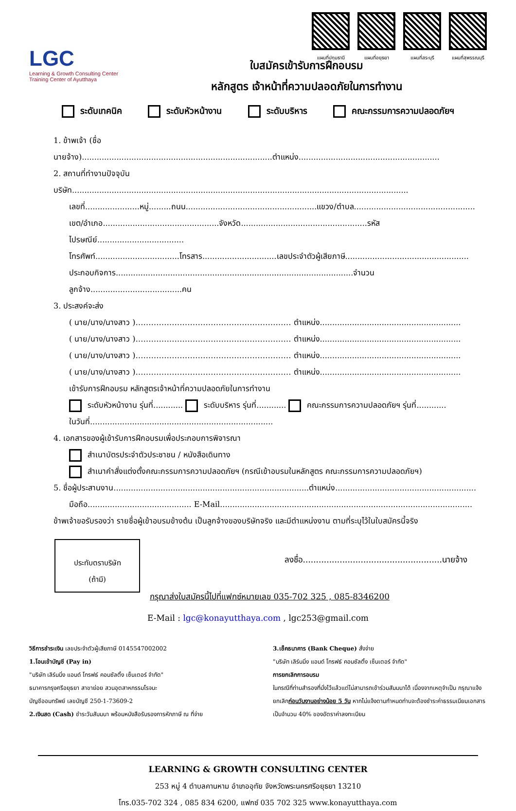LGC
Learning & Growth Consulting Center
Training Center of Ayutthaya
แผนที่ปทุมธานี แผนที่อยุธยา แผนที่สระบุรี แผนที่สุพรรณบุรี
ใบสมัครเข้ารับการฝึกอบรม
หลักสูตร เจ้าหน้าที่ความปลอดภัยในการทำงาน
ระดับเทคนิค ระดับหัวหน้างาน ระดับบริหาร คณะกรรมการความปลอดภัยฯ
1. ข้าพเจ้า (ชื่อนายจ้าง).............................................................................ตำแหน่ง.........................................................
2. สถานที่ทำงานปัจจุบัน บริษัท........................................................................................................................................
เลขที่......................หมู่.........ถนน.....................................................แขวง/ตำบล.................................................
เขต/อำเภอ...............................................จังหวัด...................................................รหัสไปรษณีย์...................................
โทรศัพท์..................................โทรสาร..............................เลขประจำตัวผู้เสียภาษี..................................................
ประกอบกิจการ................................................................................................จำนวนลูกจ้าง.....................................คน
3. ประสงค์จะส่ง
( นาย/นาง/นางสาว )…………………………………………………… ตำแหน่ง.........................................................
( นาย/นาง/นางสาว )…………………………………………………… ตำแหน่ง.........................................................
( นาย/นาง/นางสาว )…………………………………………………… ตำแหน่ง.........................................................
( นาย/นาง/นางสาว )…………………………………………………… ตำแหน่ง.........................................................
เข้ารับการฝึกอบรม หลักสูตรเจ้าหน้าที่ความปลอดภัยในการทำงาน
ระดับหัวหน้างาน รุ่นที่............ ระดับบริหาร รุ่นที่............ คณะกรรมการความปลอดภัยฯ รุ่นที่............
ในวันที่..........................................................................
4. เอกสารของผู้เข้ารับการฝึกอบรมเพื่อประกอบการพิจารณา
สำเนาบัตรประจำตัวประชาชน / หนังสือเดินทาง
สำเนาคำสั่งแต่งตั้งคณะกรรมการความปลอดภัยฯ (กรณีเข้าอบรมในหลักสูตร คณะกรรมการความปลอดภัยฯ)
5. ชื่อผู้ประสานงาน...............................................................................ตำแหน่ง.........................................................
มือถือ.......................................... E-Mail......................................................................................................
ข้าพเจ้าขอรับรองว่า รายชื่อผู้เข้าอบรมข้างต้น เป็นลูกจ้างของบริษัทจริง และมีตำแหน่งงาน ตามที่ระบุไว้ในใบสมัครนี้จริง
ประทับตราบริษัท
(ถ้ามี)
ลงชื่อ.....................................................นายจ้าง
กรุณาส่งใบสมัครนี้ไปที่แฟกซ์หมายเลข 035-702 325 , 085-8346200
E-Mail : lgc@konayutthaya.com , lgc253@gmail.com
วิธีการชำระเงิน เลขประจำตัวผู้เสียภาษี 0145547002002
1.โอนเข้าบัญชี (Pay in)
"บริษัท เลิร์นนิ่ง แอนด์ โกรฟธ์ คอนซัลติ้ง เซ็นเตอร์ จำกัด"
ธนาคารกรุงศรีอยุธยา สาขาย่อย สวนอุตสาหกรรมโรจนะ
บัญชีออมทรัพย์ เลขบัญชี 250-1-73609-2
2.เงินสด (Cash) ชำระวันสัมมนา พร้อมหนังสือรับรองการหักภาษี ณ ที่จ่าย
3.เช็คธนาคาร (Bank Cheque) สั่งจ่าย
"บริษัท เลิร์นนิ่ง แอนด์ โกรฟธ์ คอนซัลติ้ง เซ็นเตอร์ จำกัด"
การยกเลิกการอบรม
ในกรณีที่ท่านสำรองที่นั่งไว้แล้วแต่ไม่สามารถเข้าร่วมสัมมนาได้ เนื่องจากเหตุจำเป็น กรุณาแจ้งยกเลิกก่อนวันงานอย่างน้อย 5 วัน หากไม่แจ้งตามกำหนดท่านจะต้องชำระค่าธรรมเนียมเอกสาร เป็นจำนวน 40% ของอัตราค่าลงทะเบียน
LEARNING & GROWTH CONSULTING CENTER
253 หมู่ 4 ตำบลคานหาม อำเภออุทัย จังหวัดพระนครศรีอยุธยา 13210
โทร.035-702 324 , 085 834 6200, แฟกซ์ 035 702 325 www.konayutthaya.com